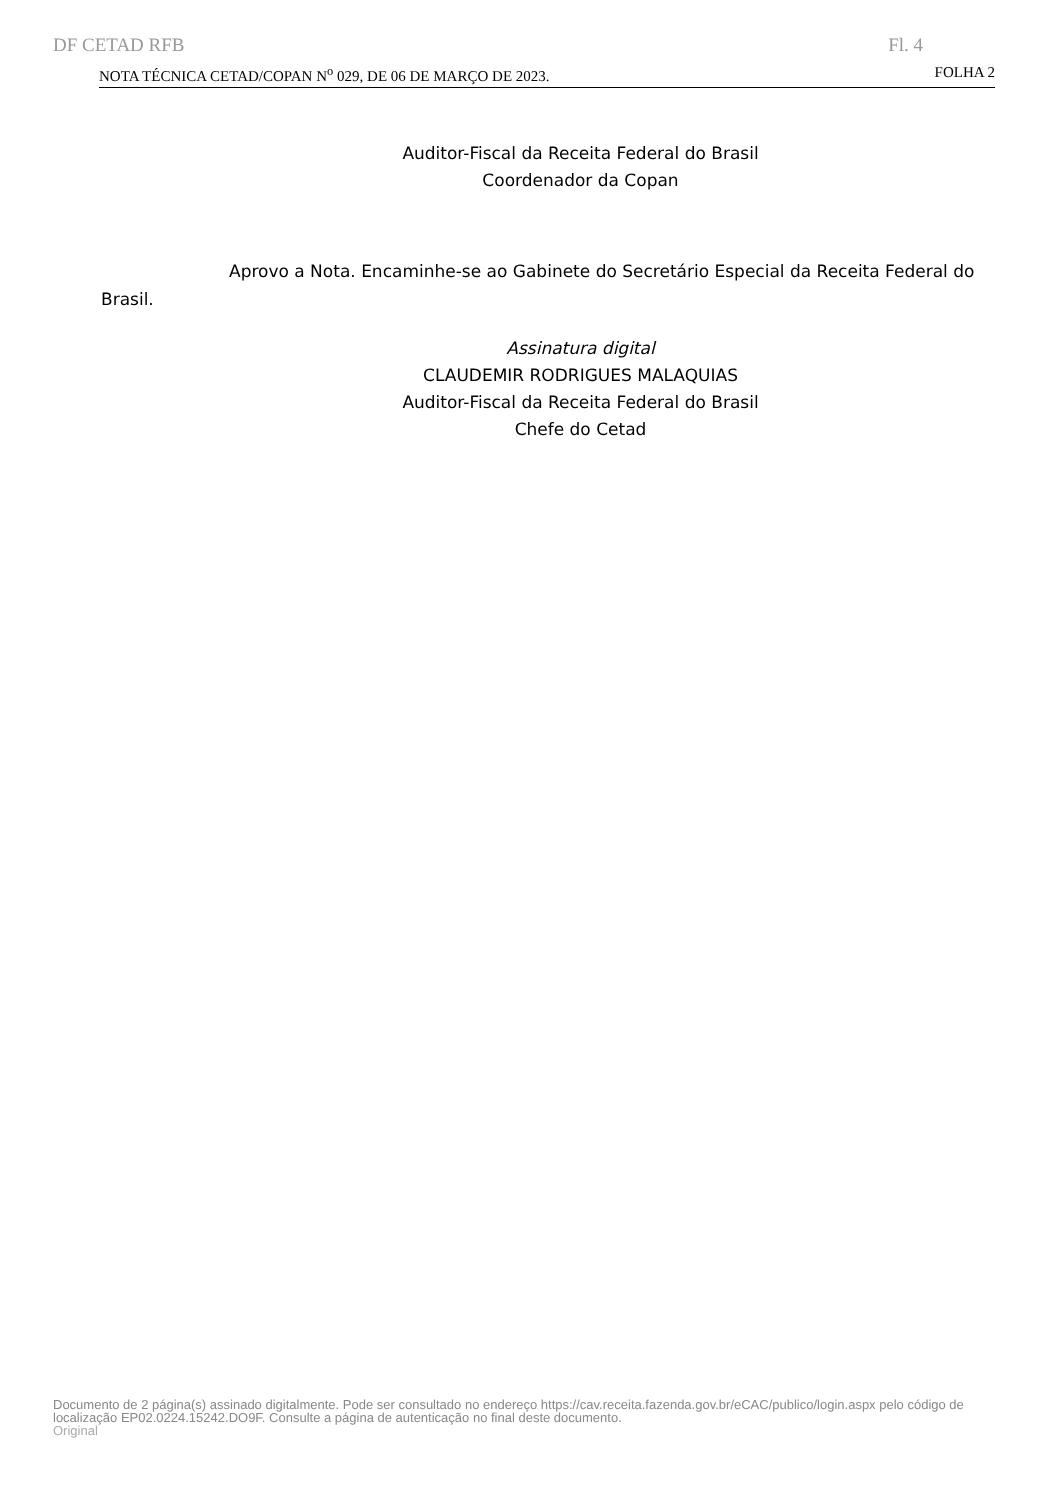DF CETAD RFB Fl. 4
NOTA TÉCNICA CETAD/COPAN N<sup>o</sup> 029, DE 06 DE MARÇO DE 2023. FOLHA 2
Auditor-Fiscal da Receita Federal do Brasil
Coordenador da Copan
Aprovo a Nota. Encaminhe-se ao Gabinete do Secretário Especial da Receita Federal do Brasil.
Assinatura digital
CLAUDEMIR RODRIGUES MALAQUIAS
Auditor-Fiscal da Receita Federal do Brasil
Chefe do Cetad
Documento de 2 página(s) assinado digitalmente. Pode ser consultado no endereço https://cav.receita.fazenda.gov.br/eCAC/publico/login.aspx pelo código de localização EP02.0224.15242.DO9F. Consulte a página de autenticação no final deste documento.
Original